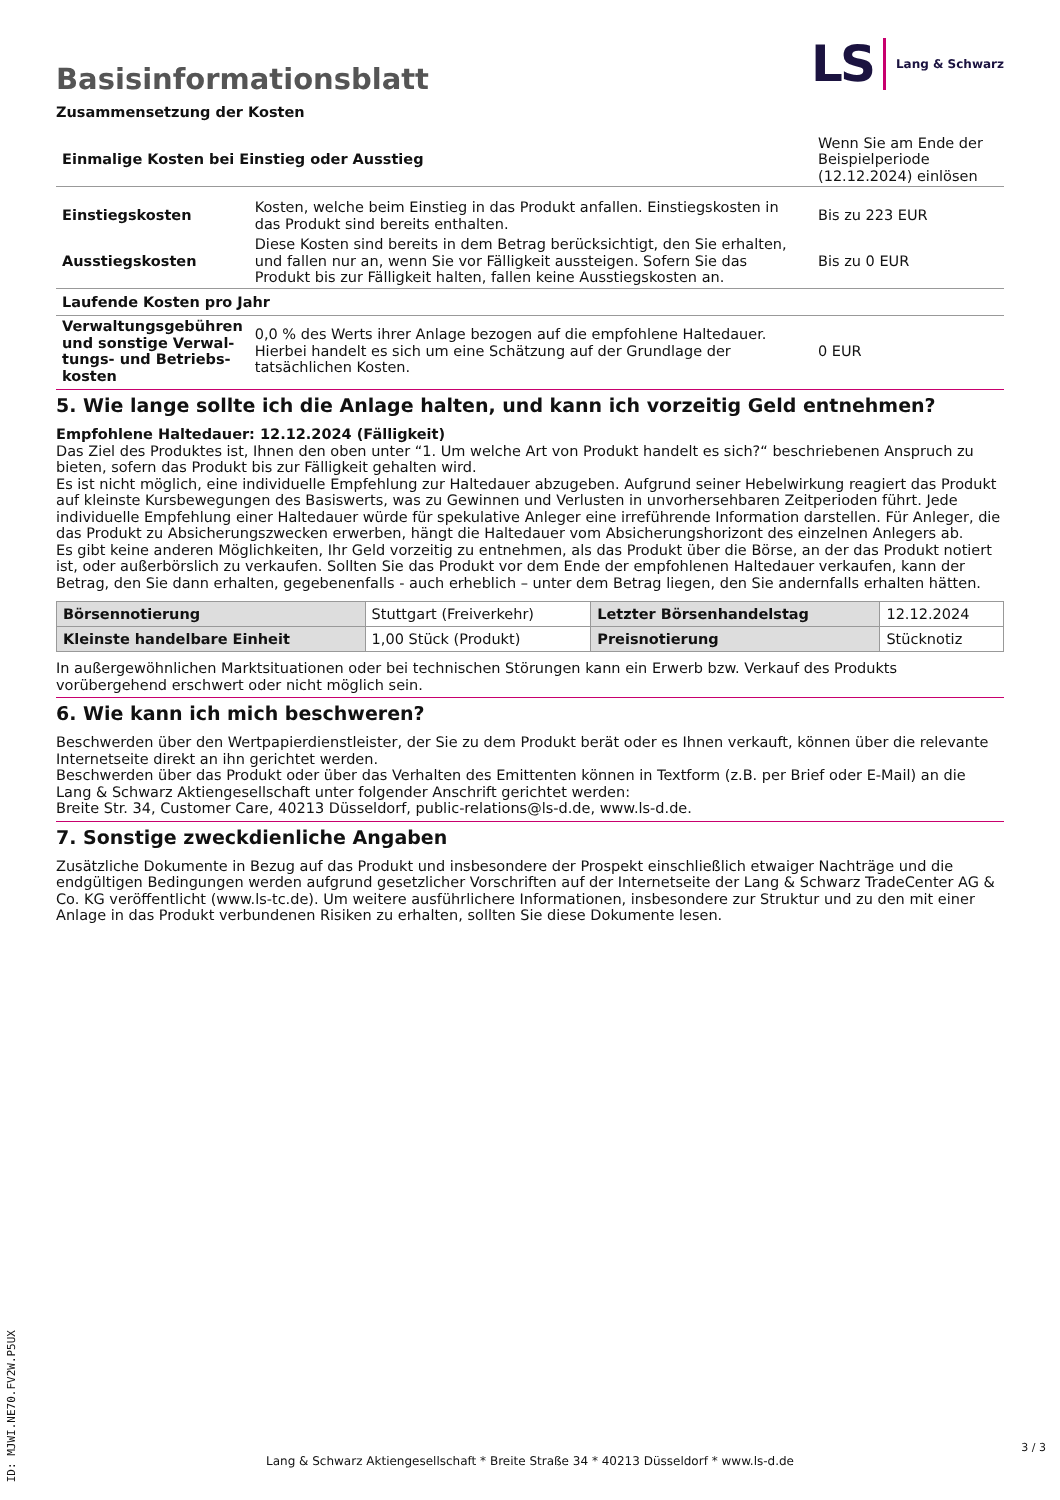Basisinformationsblatt
LS Lang & Schwarz
Zusammensetzung der Kosten
| Einmalige Kosten bei Einstieg oder Ausstieg | | Wenn Sie am Ende der Beispielperiode (12.12.2024) einlösen |
| Einstiegskosten | Kosten, welche beim Einstieg in das Produkt anfallen. Einstiegskosten in das Produkt sind bereits enthalten. | Bis zu 223 EUR |
| Ausstiegskosten | Diese Kosten sind bereits in dem Betrag berücksichtigt, den Sie erhalten, und fallen nur an, wenn Sie vor Fälligkeit aussteigen. Sofern Sie das Produkt bis zur Fälligkeit halten, fallen keine Ausstiegskosten an. | Bis zu 0 EUR |
| Laufende Kosten pro Jahr | | |
| Verwaltungsgebühren und sonstige Verwal­tungs- und Betriebs­kosten | 0,0 % des Werts ihrer Anlage bezogen auf die empfohlene Haltedauer. Hierbei handelt es sich um eine Schätzung auf der Grundlage der tatsächlichen Kosten. | 0 EUR |
5. Wie lange sollte ich die Anlage halten, und kann ich vorzeitig Geld entnehmen?
Empfohlene Haltedauer: 12.12.2024 (Fälligkeit)
Das Ziel des Produktes ist, Ihnen den oben unter “1. Um welche Art von Produkt handelt es sich?“ beschriebenen Anspruch zu bieten, sofern das Produkt bis zur Fälligkeit gehalten wird.
Es ist nicht möglich, eine individuelle Empfehlung zur Haltedauer abzugeben. Aufgrund seiner Hebelwirkung reagiert das Produkt auf kleinste Kursbewegungen des Basiswerts, was zu Gewinnen und Verlusten in unvorhersehbaren Zeitperioden führt. Jede individuelle Empfehlung einer Haltedauer würde für spekulative Anleger eine irreführende Information darstellen. Für Anleger, die das Produkt zu Absicherungszwecken erwerben, hängt die Haltedauer vom Absicherungshorizont des einzelnen Anlegers ab.
Es gibt keine anderen Möglichkeiten, Ihr Geld vorzeitig zu entnehmen, als das Produkt über die Börse, an der das Produkt notiert ist, oder außerbörslich zu verkaufen. Sollten Sie das Produkt vor dem Ende der empfohlenen Haltedauer verkaufen, kann der Betrag, den Sie dann erhalten, gegebenenfalls - auch erheblich – unter dem Betrag liegen, den Sie andernfalls erhalten hätten.
| Börsennotierung | Stuttgart (Freiverkehr) | Letzter Börsenhandelstag | 12.12.2024 |
| Kleinste handelbare Ein­heit | 1,00 Stück (Produkt) | Preisnotierung | Stücknotiz |
In außergewöhnlichen Marktsituationen oder bei technischen Störungen kann ein Erwerb bzw. Verkauf des Produkts vorübergehend erschwert oder nicht möglich sein.
6. Wie kann ich mich beschweren?
Beschwerden über den Wertpapierdienstleister, der Sie zu dem Produkt berät oder es Ihnen verkauft, können über die relevante Inter­netseite direkt an ihn gerichtet werden.
Beschwerden über das Produkt oder über das Verhalten des Emittenten können in Textform (z.B. per Brief oder E-Mail) an die Lang & Schwarz Aktiengesellschaft unter folgender Anschrift gerichtet werden:
Breite Str. 34, Customer Care, 40213 Düsseldorf, public-relations@ls-d.de, www.ls-d.de.
7. Sonstige zweckdienliche Angaben
Zusätzliche Dokumente in Bezug auf das Produkt und insbesondere der Prospekt einschließlich etwaiger Nachträge und die endgül­tigen Bedingungen werden aufgrund gesetzlicher Vorschriften auf der Internetseite der Lang & Schwarz TradeCenter AG & Co. KG ver­öffentlicht (www.ls-tc.de). Um weitere ausführlichere Informationen, insbesondere zur Struktur und zu den mit einer Anlage in das Pro­dukt verbundenen Risiken zu erhalten, sollten Sie diese Dokumente lesen.
ID: MJWI.NE70.FV2W.P5UX
Lang & Schwarz Aktiengesellschaft * Breite Straße 34 * 40213 Düsseldorf * www.ls-d.de
3 / 3